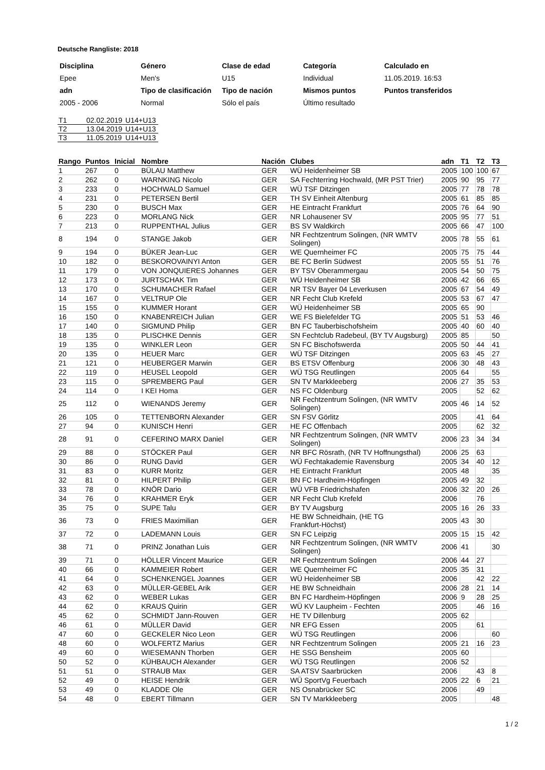Deutsche Rangliste: 2018
| Disciplina | Género | Clase de edad | Categoría | Calculado en |
| Epee | Men's | U15 | Individual | 11.05.2019. 16:53 |
| adn | Tipo de clasificación | Tipo de nación | Mismos puntos | Puntos transferidos |
| 2005 - 2006 | Normal | Sólo el país | Último resultado | |
| T1 | 02.02.2019 | U14+U13 |
| T2 | 13.04.2019 | U14+U13 |
| T3 | 11.05.2019 | U14+U13 |
| Rango | Puntos | Inicial | Nombre | Nación | Clubes | adn | T1 | T2 | T3 |
| --- | --- | --- | --- | --- | --- | --- | --- | --- | --- |
| 1 | 267 | 0 | BÜLAU Matthew | GER | WÜ Heidenheimer SB | 2005 | 100 | 100 | 67 |
| 2 | 262 | 0 | WARNKING Nicolo | GER | SA Fechterring Hochwald, (MR PST Trier) | 2005 | 90 | 95 | 77 |
| 3 | 233 | 0 | HOCHWALD Samuel | GER | WÜ TSF Ditzingen | 2005 | 77 | 78 | 78 |
| 4 | 231 | 0 | PETERSEN Bertil | GER | TH SV Einheit Altenburg | 2005 | 61 | 85 | 85 |
| 5 | 230 | 0 | BUSCH Max | GER | HE Eintracht Frankfurt | 2005 | 76 | 64 | 90 |
| 6 | 223 | 0 | MORLANG Nick | GER | NR Lohausener SV | 2005 | 95 | 77 | 51 |
| 7 | 213 | 0 | RUPPENTHAL Julius | GER | BS SV Waldkirch | 2005 | 66 | 47 | 100 |
| 8 | 194 | 0 | STANGE Jakob | GER | NR Fechtzentrum Solingen, (NR WMTV Solingen) | 2005 | 78 | 55 | 61 |
| 9 | 194 | 0 | BÜKER Jean-Luc | GER | WE Quernheimer FC | 2005 | 75 | 75 | 44 |
| 10 | 182 | 0 | BESKOROVAINYI Anton | GER | BE FC Berlin Südwest | 2005 | 55 | 51 | 76 |
| 11 | 179 | 0 | VON JONQUIERES Johannes | GER | BY TSV Oberammergau | 2005 | 54 | 50 | 75 |
| 12 | 173 | 0 | JURTSCHAK Tim | GER | WÜ Heidenheimer SB | 2006 | 42 | 66 | 65 |
| 13 | 170 | 0 | SCHUMACHER Rafael | GER | NR TSV Bayer 04 Leverkusen | 2005 | 67 | 54 | 49 |
| 14 | 167 | 0 | VELTRUP Ole | GER | NR Fecht Club Krefeld | 2005 | 53 | 67 | 47 |
| 15 | 155 | 0 | KUMMER Horant | GER | WÜ Heidenheimer SB | 2005 | 65 | 90 | |
| 16 | 150 | 0 | KNABENREICH Julian | GER | WE FS Bielefelder TG | 2005 | 51 | 53 | 46 |
| 17 | 140 | 0 | SIGMUND Philip | GER | BN FC Tauberbischofsheim | 2005 | 40 | 60 | 40 |
| 18 | 135 | 0 | PLISCHKE Dennis | GER | SN Fechtclub Radebeul, (BY TV Augsburg) | 2005 | 85 | | 50 |
| 19 | 135 | 0 | WINKLER Leon | GER | SN FC Bischofswerda | 2005 | 50 | 44 | 41 |
| 20 | 135 | 0 | HEUER Marc | GER | WÜ TSF Ditzingen | 2005 | 63 | 45 | 27 |
| 21 | 121 | 0 | HEUBERGER Marwin | GER | BS ETSV Offenburg | 2006 | 30 | 48 | 43 |
| 22 | 119 | 0 | HEUSEL Leopold | GER | WÜ TSG Reutlingen | 2005 | 64 | | 55 |
| 23 | 115 | 0 | SPREMBERG Paul | GER | SN TV Markkleeberg | 2006 | 27 | 35 | 53 |
| 24 | 114 | 0 | I KEI Homa | GER | NS FC Oldenburg | 2005 | | 52 | 62 |
| 25 | 112 | 0 | WIENANDS Jeremy | GER | NR Fechtzentrum Solingen, (NR WMTV Solingen) | 2005 | 46 | 14 | 52 |
| 26 | 105 | 0 | TETTENBORN Alexander | GER | SN FSV Görlitz | 2005 | | 41 | 64 |
| 27 | 94 | 0 | KUNISCH Henri | GER | HE FC Offenbach | 2005 | | 62 | 32 |
| 28 | 91 | 0 | CEFERINO MARX Daniel | GER | NR Fechtzentrum Solingen, (NR WMTV Solingen) | 2006 | 23 | 34 | 34 |
| 29 | 88 | 0 | STÖCKER Paul | GER | NR BFC Rösrath, (NR TV Hoffnungsthal) | 2006 | 25 | 63 | |
| 30 | 86 | 0 | RUNG David | GER | WÜ Fechtakademie Ravensburg | 2005 | 34 | 40 | 12 |
| 31 | 83 | 0 | KURR Moritz | GER | HE Eintracht Frankfurt | 2005 | 48 | | 35 |
| 32 | 81 | 0 | HILPERT Philip | GER | BN FC Hardheim-Höpfingen | 2005 | 49 | 32 | |
| 33 | 78 | 0 | KNÖR Dario | GER | WÜ VFB Friedrichshafen | 2006 | 32 | 20 | 26 |
| 34 | 76 | 0 | KRAHMER Eryk | GER | NR Fecht Club Krefeld | 2006 | | 76 | |
| 35 | 75 | 0 | SUPE Talu | GER | BY TV Augsburg | 2005 | 16 | 26 | 33 |
| 36 | 73 | 0 | FRIES Maximilian | GER | HE BW Schneidhain, (HE TG Frankfurt-Höchst) | 2005 | 43 | 30 | |
| 37 | 72 | 0 | LADEMANN Louis | GER | SN FC Leipzig | 2005 | 15 | 15 | 42 |
| 38 | 71 | 0 | PRINZ Jonathan Luis | GER | NR Fechtzentrum Solingen, (NR WMTV Solingen) | 2006 | 41 | | 30 |
| 39 | 71 | 0 | HÖLLER Vincent Maurice | GER | NR Fechtzentrum Solingen | 2006 | 44 | 27 | |
| 40 | 66 | 0 | KAMMEIER Robert | GER | WE Quernheimer FC | 2005 | 35 | 31 | |
| 41 | 64 | 0 | SCHENKENGEL Joannes | GER | WÜ Heidenheimer SB | 2006 | | 42 | 22 |
| 42 | 63 | 0 | MÜLLER-GEBEL Arik | GER | HE BW Schneidhain | 2006 | 28 | 21 | 14 |
| 43 | 62 | 0 | WEBER Lukas | GER | BN FC Hardheim-Höpfingen | 2006 | 9 | 28 | 25 |
| 44 | 62 | 0 | KRAUS Quirin | GER | WÜ KV Laupheim - Fechten | 2005 | | 46 | 16 |
| 45 | 62 | 0 | SCHMIDT Jann-Rouven | GER | HE TV Dillenburg | 2005 | 62 | | |
| 46 | 61 | 0 | MÜLLER David | GER | NR EFG Essen | 2005 | | 61 | |
| 47 | 60 | 0 | GECKELER Nico Leon | GER | WÜ TSG Reutlingen | 2006 | | | 60 |
| 48 | 60 | 0 | WOLFERTZ Marius | GER | NR Fechtzentrum Solingen | 2005 | 21 | 16 | 23 |
| 49 | 60 | 0 | WIESEMANN Thorben | GER | HE SSG Bensheim | 2005 | 60 | | |
| 50 | 52 | 0 | KÜHBAUCH Alexander | GER | WÜ TSG Reutlingen | 2006 | 52 | | |
| 51 | 51 | 0 | STRAUB Max | GER | SA ATSV Saarbrücken | 2006 | | 43 | 8 |
| 52 | 49 | 0 | HEISE Hendrik | GER | WÜ SportVg Feuerbach | 2005 | 22 | 6 | 21 |
| 53 | 49 | 0 | KLADDE Ole | GER | NS Osnabrücker SC | 2006 | | 49 | |
| 54 | 48 | 0 | EBERT Tillmann | GER | SN TV Markkleeberg | 2005 | | | 48 |
1 / 2